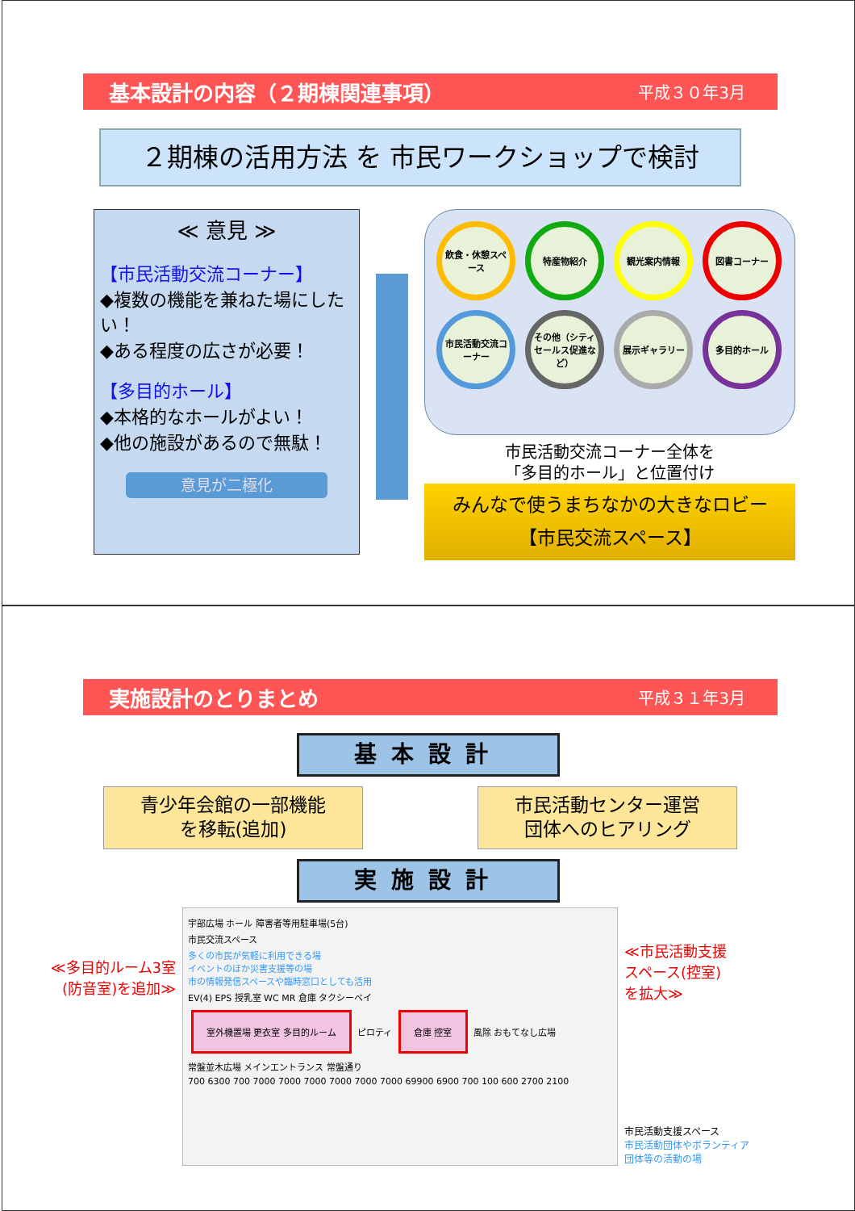基本設計の内容（２期棟関連事項） 平成３０年3月
２期棟の活用方法 を 市民ワークショップで検討
≪ 意見 ≫
【市民活動交流コーナー】
◆複数の機能を兼ねた場にしたい！
◆ある程度の広さが必要！
【多目的ホール】
◆本格的なホールがよい！
◆他の施設があるので無駄！
意見が二極化
飲食・休憩スペース
特産物紹介
観光案内情報
図書コーナー
市民活動交流コーナー
その他（シティセールス促進など）
展示ギャラリー
多目的ホール
市民活動交流コーナー全体を
「多目的ホール」と位置付け
みんなで使うまちなかの大きなロビー
【市民交流スペース】
実施設計のとりまとめ 平成３１年3月
基本設計
青少年会館の一部機能
を移転(追加)
市民活動センター運営
団体へのヒアリング
実施設計
≪多目的ルーム3室
(防音室)を追加≫
宇部広場 ホール 障害者等用駐車場(5台)
市民交流スペース
多くの市民が気軽に利用できる場
イベントのほか災害支援等の場
市の情報発信スペースや臨時窓口としても活用
EV(4) EPS 授乳室 WC MR 倉庫 タクシーベイ
室外機置場 更衣室 多目的ルーム ピロティ 倉庫 控室 風除 おもてなし広場
常盤並木広場 メインエントランス 常盤通り
700 6300 700 7000 7000 7000 7000 7000 7000 69900 6900 700 100 600 2700 2100
≪市民活動支援
スペース(控室)
を拡大≫
市民活動支援スペース
市民活動団体やボランティア
団体等の活動の場